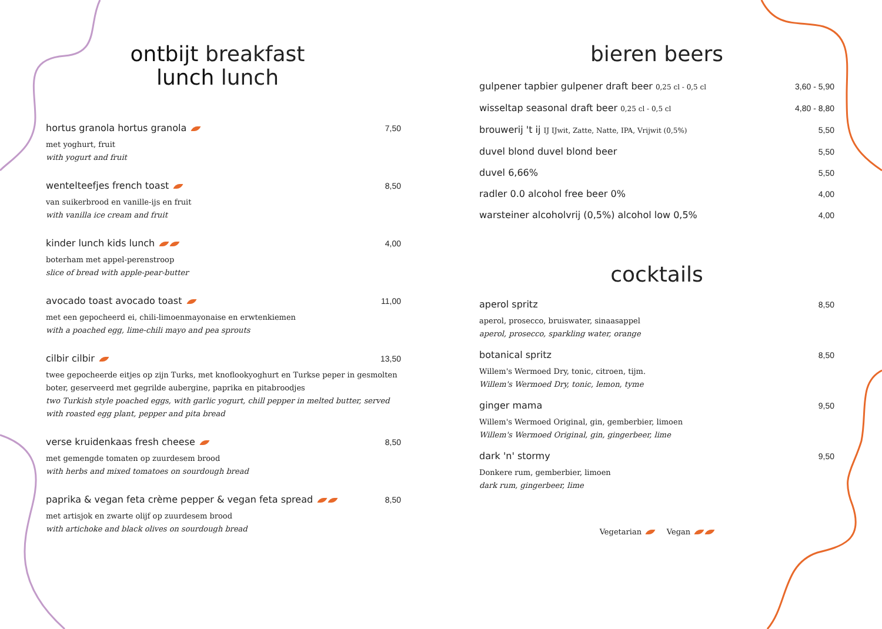ontbijt breakfast
lunch lunch
hortus granola hortus granola 7,50
met yoghurt, fruit
with yogurt and fruit
wentelteefjes french toast 8,50
van suikerbrood en vanille-ijs en fruit
with vanilla ice cream and fruit
kinder lunch kids lunch 4,00
boterham met appel-perenstroop
slice of bread with apple-pear-butter
avocado toast avocado toast 11,00
met een gepocheerd ei, chili-limoenmayonaise en erwtenkiemen
with a poached egg, lime-chili mayo and pea sprouts
cilbir cilbir 13,50
twee gepocheerde eitjes op zijn Turks, met knoflookyoghurt en Turkse peper in gesmolten boter, geserveerd met gegrilde aubergine, paprika en pitabroodjes
two Turkish style poached eggs, with garlic yogurt, chill pepper in melted butter, served with roasted egg plant, pepper and pita bread
verse kruidenkaas fresh cheese 8,50
met gemengde tomaten op zuurdesem brood
with herbs and mixed tomatoes on sourdough bread
paprika & vegan feta crème pepper & vegan feta spread 8,50
met artisjok en zwarte olijf op zuurdesem brood
with artichoke and black olives on sourdough bread
bieren beers
gulpener tapbier gulpener draft beer 0,25 cl - 0,5 cl 3,60 - 5,90
wisseltap seasonal draft beer 0,25 cl - 0,5 cl 4,80 - 8,80
brouwerij 't ij IJ IJwit, Zatte, Natte, IPA, Vrijwit (0,5%) 5,50
duvel blond duvel blond beer 5,50
duvel 6,66% 5,50
radler 0.0 alcohol free beer 0% 4,00
warsteiner alcoholvrij (0,5%) alcohol low 0,5% 4,00
cocktails
aperol spritz 8,50
aperol, prosecco, bruiswater, sinaasappel
aperol, prosecco, sparkling water, orange
botanical spritz 8,50
Willem's Wermoed Dry, tonic, citroen, tijm.
Willem's Wermoed Dry, tonic, lemon, tyme
ginger mama 9,50
Willem's Wermoed Original, gin, gemberbier, limoen
Willem's Wermoed Original, gin, gingerbeer, lime
dark 'n' stormy 9,50
Donkere rum, gemberbier, limoen
dark rum, gingerbeer, lime
Vegetarian Vegan